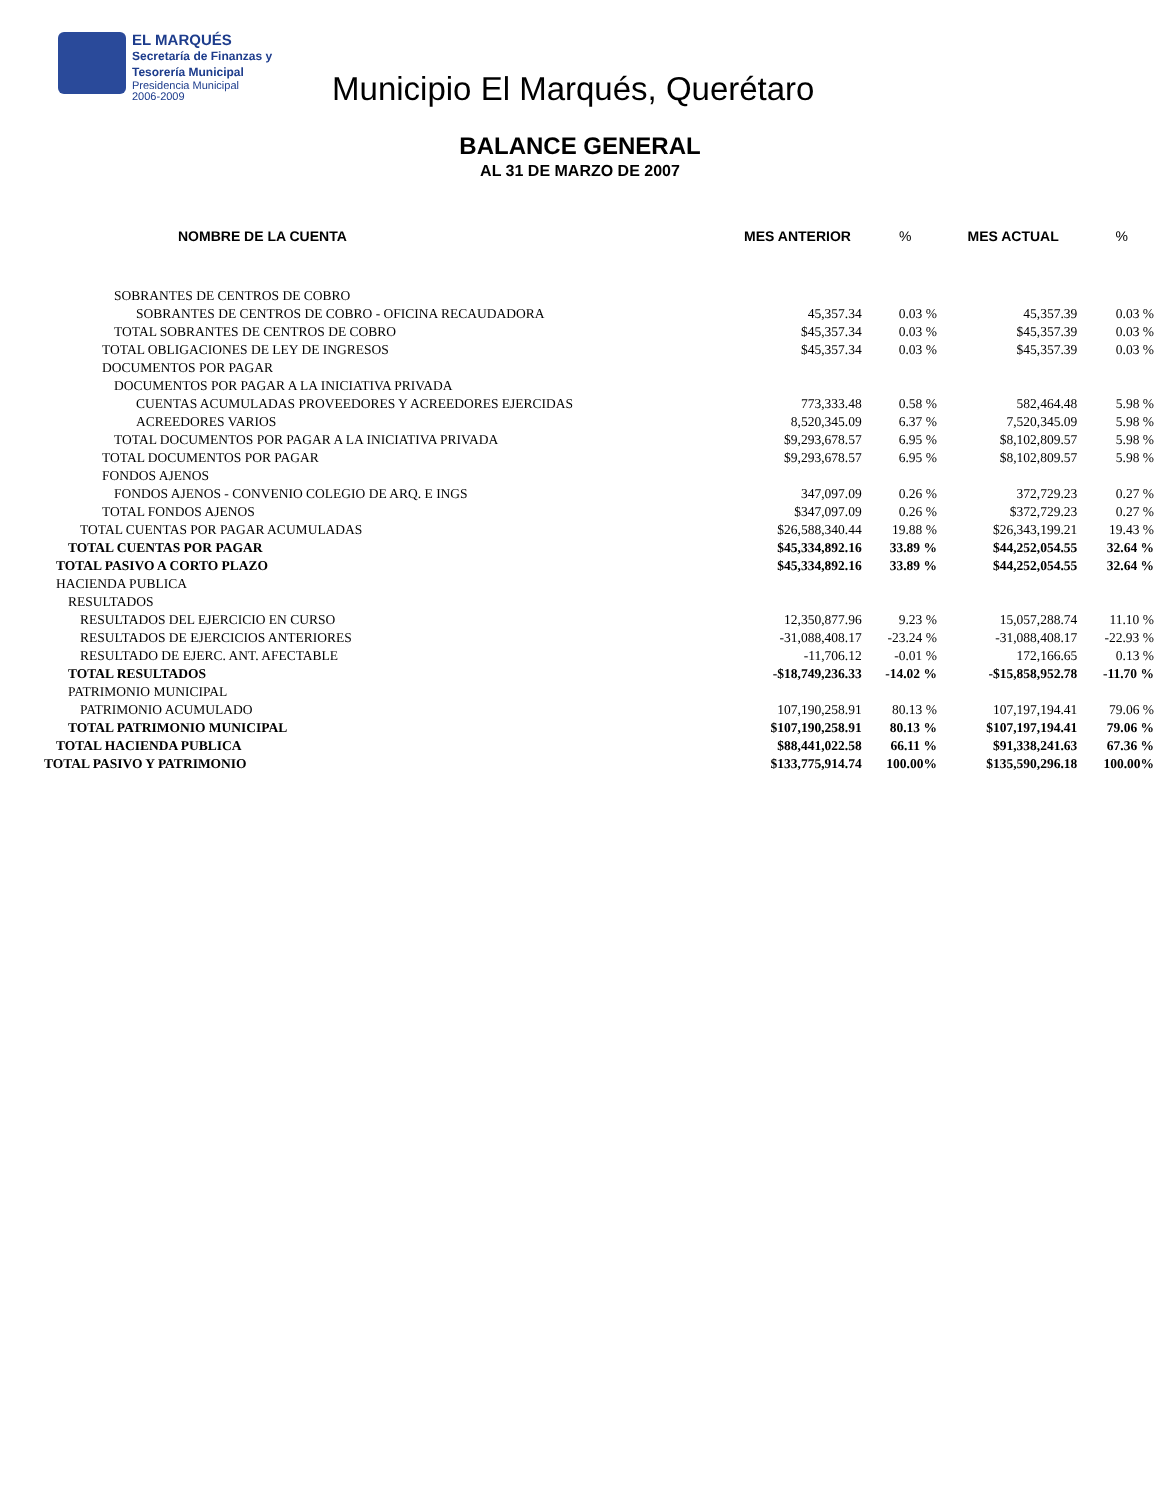EL MARQUÉS
Secretaría de Finanzas y
Tesorería Municipal
Presidencia Municipal
2006-2009
Municipio El Marqués, Querétaro
BALANCE GENERAL
AL 31 DE MARZO DE 2007
| NOMBRE DE LA CUENTA | MES ANTERIOR | % | MES ACTUAL | % |
| --- | --- | --- | --- | --- |
| SOBRANTES DE CENTROS DE COBRO | | | | |
| SOBRANTES DE CENTROS DE COBRO - OFICINA RECAUDADORA | 45,357.34 | 0.03 % | 45,357.39 | 0.03 % |
| TOTAL SOBRANTES DE CENTROS DE COBRO | $45,357.34 | 0.03 % | $45,357.39 | 0.03 % |
| TOTAL OBLIGACIONES DE LEY DE INGRESOS | $45,357.34 | 0.03 % | $45,357.39 | 0.03 % |
| DOCUMENTOS POR PAGAR | | | | |
| DOCUMENTOS POR PAGAR A LA INICIATIVA PRIVADA | | | | |
| CUENTAS ACUMULADAS PROVEEDORES Y ACREEDORES EJERCIDAS | 773,333.48 | 0.58 % | 582,464.48 | 5.98 % |
| ACREEDORES VARIOS | 8,520,345.09 | 6.37 % | 7,520,345.09 | 5.98 % |
| TOTAL DOCUMENTOS POR PAGAR A LA INICIATIVA PRIVADA | $9,293,678.57 | 6.95 % | $8,102,809.57 | 5.98 % |
| TOTAL DOCUMENTOS POR PAGAR | $9,293,678.57 | 6.95 % | $8,102,809.57 | 5.98 % |
| FONDOS AJENOS | | | | |
| FONDOS AJENOS - CONVENIO COLEGIO DE ARQ. E INGS | 347,097.09 | 0.26 % | 372,729.23 | 0.27 % |
| TOTAL FONDOS AJENOS | $347,097.09 | 0.26 % | $372,729.23 | 0.27 % |
| TOTAL CUENTAS POR PAGAR ACUMULADAS | $26,588,340.44 | 19.88 % | $26,343,199.21 | 19.43 % |
| TOTAL CUENTAS POR PAGAR | $45,334,892.16 | 33.89 % | $44,252,054.55 | 32.64 % |
| TOTAL PASIVO A CORTO PLAZO | $45,334,892.16 | 33.89 % | $44,252,054.55 | 32.64 % |
| HACIENDA PUBLICA | | | | |
| RESULTADOS | | | | |
| RESULTADOS DEL EJERCICIO EN CURSO | 12,350,877.96 | 9.23 % | 15,057,288.74 | 11.10 % |
| RESULTADOS DE EJERCICIOS ANTERIORES | -31,088,408.17 | -23.24 % | -31,088,408.17 | -22.93 % |
| RESULTADO DE EJERC. ANT. AFECTABLE | -11,706.12 | -0.01 % | 172,166.65 | 0.13 % |
| TOTAL RESULTADOS | -$18,749,236.33 | -14.02 % | -$15,858,952.78 | -11.70 % |
| PATRIMONIO MUNICIPAL | | | | |
| PATRIMONIO ACUMULADO | 107,190,258.91 | 80.13 % | 107,197,194.41 | 79.06 % |
| TOTAL PATRIMONIO MUNICIPAL | $107,190,258.91 | 80.13 % | $107,197,194.41 | 79.06 % |
| TOTAL HACIENDA PUBLICA | $88,441,022.58 | 66.11 % | $91,338,241.63 | 67.36 % |
| TOTAL PASIVO Y PATRIMONIO | $133,775,914.74 | 100.00% | $135,590,296.18 | 100.00% |